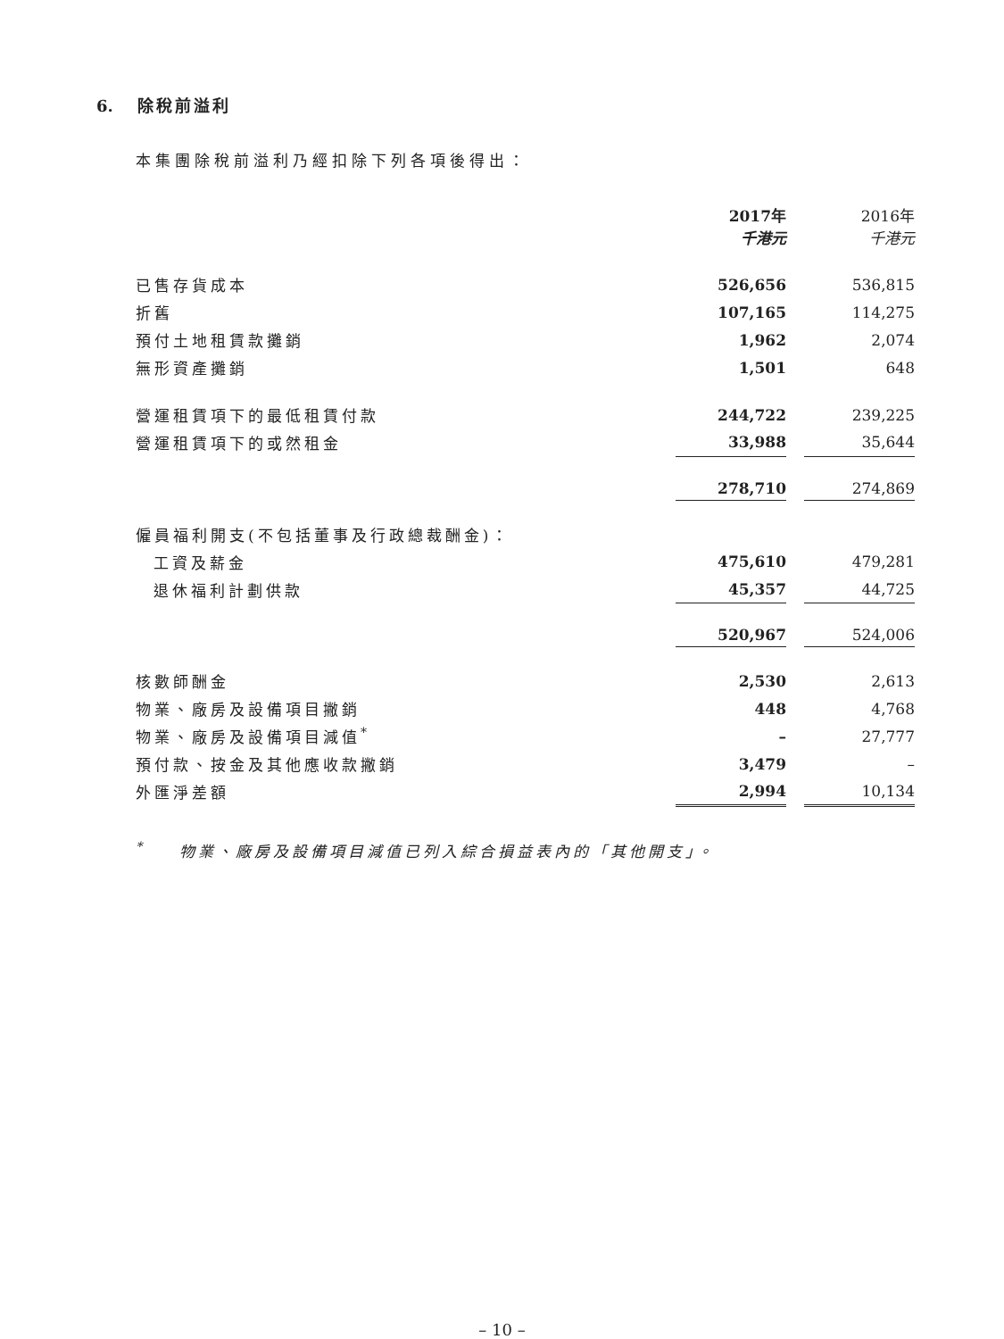6. 除稅前溢利
本集團除稅前溢利乃經扣除下列各項後得出：
| | 2017年 千港元 | | 2016年 千港元 |
| 已售存貨成本 | 526,656 | | 536,815 |
| 折舊 | 107,165 | | 114,275 |
| 預付土地租賃款攤銷 | 1,962 | | 2,074 |
| 無形資產攤銷 | 1,501 | | 648 |
| 營運租賃項下的最低租賃付款 | 244,722 | | 239,225 |
| 營運租賃項下的或然租金 | 33,988 | | 35,644 |
| | 278,710 | | 274,869 |
| 僱員福利開支(不包括董事及行政總裁酬金)： | | | |
| 工資及薪金 | 475,610 | | 479,281 |
| 退休福利計劃供款 | 45,357 | | 44,725 |
| | 520,967 | | 524,006 |
| 核數師酬金 | 2,530 | | 2,613 |
| 物業、廠房及設備項目撇銷 | 448 | | 4,768 |
| 物業、廠房及設備項目減值<sup>*</sup> | – | | 27,777 |
| 預付款、按金及其他應收款撇銷 | 3,479 | | – |
| 外匯淨差額 | 2,994 | | 10,134 |
<sup>*</sup> 物業、廠房及設備項目減值已列入綜合損益表內的「其他開支」。
– 10 –